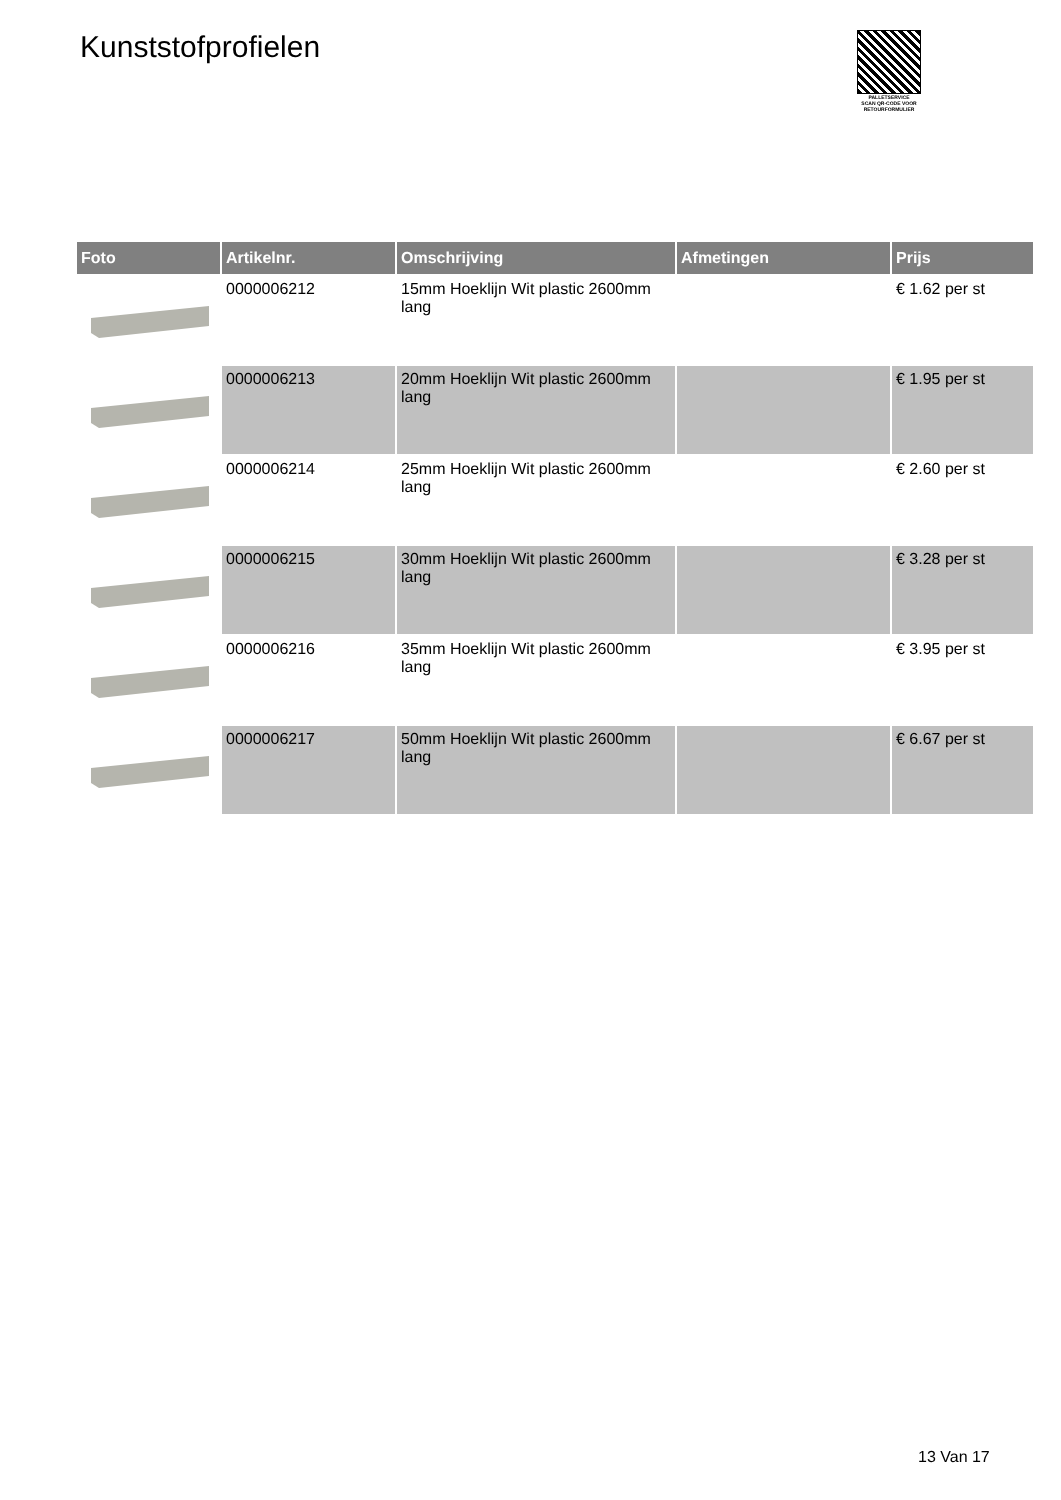Kunststofprofielen
PALLETSERVICE
SCAN QR-CODE VOOR RETOURFORMULIER
| Foto | Artikelnr. | Omschrijving | Afmetingen | Prijs |
| --- | --- | --- | --- | --- |
| | 0000006212 | 15mm Hoeklijn Wit plastic 2600mm lang | | € 1.62 per st |
| | 0000006213 | 20mm Hoeklijn Wit plastic 2600mm lang | | € 1.95 per st |
| | 0000006214 | 25mm Hoeklijn Wit plastic 2600mm lang | | € 2.60 per st |
| | 0000006215 | 30mm Hoeklijn Wit plastic 2600mm lang | | € 3.28 per st |
| | 0000006216 | 35mm Hoeklijn Wit plastic 2600mm lang | | € 3.95 per st |
| | 0000006217 | 50mm Hoeklijn Wit plastic 2600mm lang | | € 6.67 per st |
13 Van 17